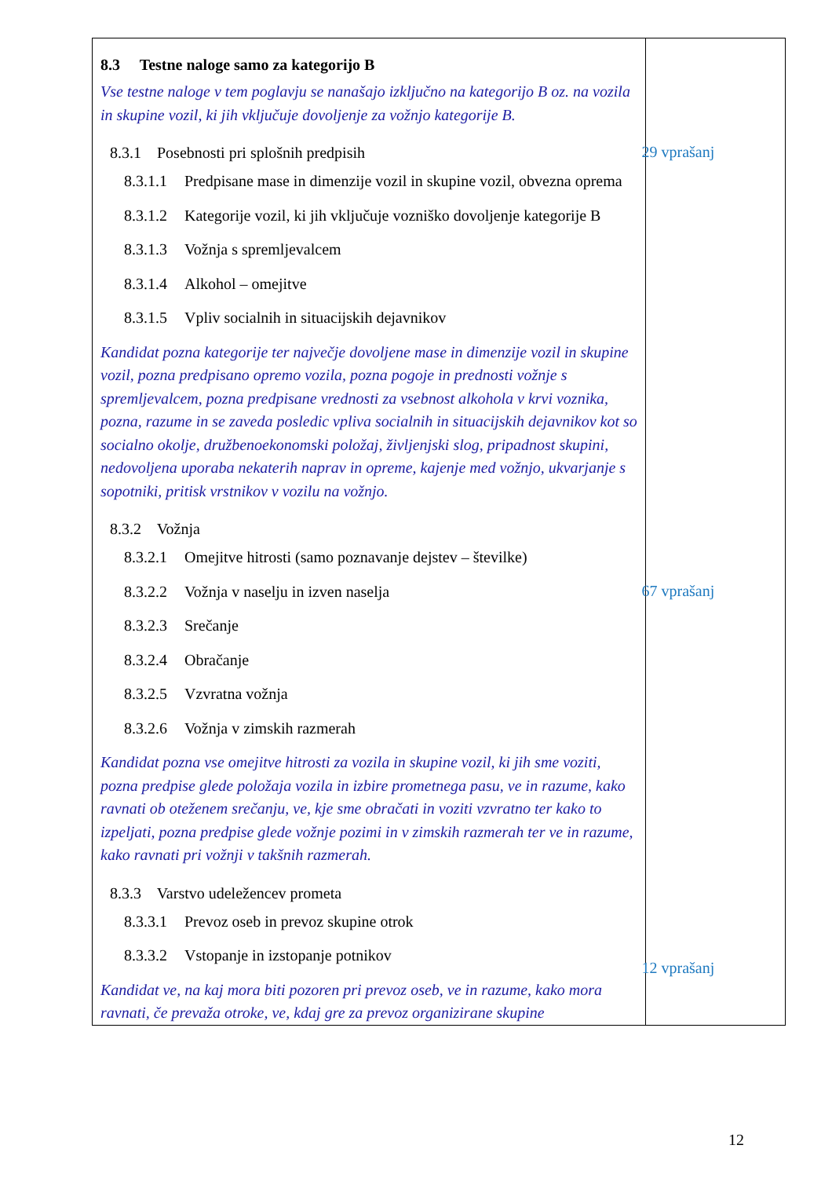| 8.3 Testne naloge samo za kategorijo B Vse testne naloge v tem poglavju se nanašajo izključno na kategorijo B oz. na vozila in skupine vozil, ki jih vključuje dovoljenje za vožnjo kategorije B. 8.3.1 Posebnosti pri splošnih predpisih 29 vprašanj 8.3.1.1 Predpisane mase in dimenzije vozil in skupine vozil, obvezna oprema 8.3.1.2 Kategorije vozil, ki jih vključuje vozniško dovoljenje kategorije B 8.3.1.3 Vožnja s spremljevalcem 8.3.1.4 Alkohol – omejitve 8.3.1.5 Vpliv socialnih in situacijskih dejavnikov Kandidat pozna kategorije ter največje dovoljene mase in dimenzije vozil in skupine vozil, pozna predpisano opremo vozila, pozna pogoje in prednosti vožnje s spremljevalcem, pozna predpisane vrednosti za vsebnost alkohola v krvi voznika, pozna, razume in se zaveda posledic vpliva socialnih in situacijskih dejavnikov kot so socialno okolje, družbenoekonomski položaj, življenjski slog, pripadnost skupini, nedovoljena uporaba nekaterih naprav in opreme, kajenje med vožnjo, ukvarjanje s sopotniki, pritisk vrstnikov v vozilu na vožnjo. 8.3.2 Vožnja 67 vprašanj 8.3.2.1 Omejitve hitrosti (samo poznavanje dejstev – številke) 8.3.2.2 Vožnja v naselju in izven naselja 8.3.2.3 Srečanje 8.3.2.4 Obračanje 8.3.2.5 Vzvratna vožnja 8.3.2.6 Vožnja v zimskih razmerah Kandidat pozna vse omejitve hitrosti za vozila in skupine vozil, ki jih sme voziti, pozna predpise glede položaja vozila in izbire prometnega pasu, ve in razume, kako ravnati ob oteženem srečanju, ve, kje sme obračati in voziti vzvratno ter kako to izpeljati, pozna predpise glede vožnje pozimi in v zimskih razmerah ter ve in razume, kako ravnati pri vožnji v takšnih razmerah. 8.3.3 Varstvo udeležencev prometa 12 vprašanj 8.3.3.1 Prevoz oseb in prevoz skupine otrok 8.3.3.2 Vstopanje in izstopanje potnikov Kandidat ve, na kaj mora biti pozoren pri prevoz oseb, ve in razume, kako mora ravnati, če prevaža otroke, ve, kdaj gre za prevoz organizirane skupine | |
12